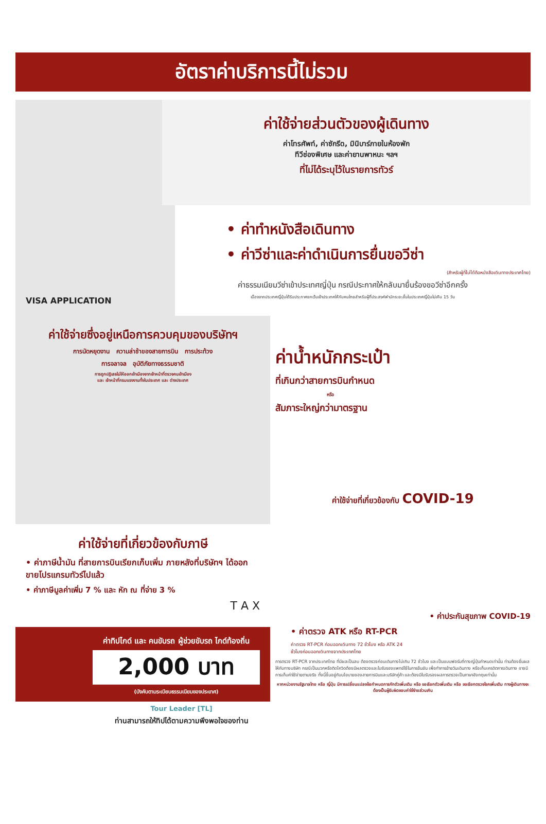อัตราค่าบริการนี้ไม่รวม
ค่าใช้จ่ายส่วนตัวของผู้เดินทาง
ค่าโทรศัพท์, ค่าซักรีด, มินิบาร์ภายในห้องพัก
ทีวีช่องพิเศษ และค่ายานพาหนะ ฯลฯ
ที่ไม่ได้ระบุไว้ในรายการทัวร์
VISA APPLICATION
• ค่าทำหนังสือเดินทาง
• ค่าวีซ่าและค่าดำเนินการยื่นขอวีซ่า
(สำหรับผู้ที่ไม่ได้ถือหนังสือเดินทางประเทศไทย)
ค่าธรรมเนียมวีซ่าเข้าประเทศญี่ปุ่น กรณีประกาศให้กลับมายื่นร้องขอวีซ่าอีกครั้ง
เนื่องจากประเทศญี่ปุ่นได้รับประกาศยกเว้นเข้าประเทศให้กับคนไทยสำหรับผู้ที่ประสงค์พำนักระยะสั้นในประเทศญี่ปุ่นไม่เกิน 15 วัน
ค่าใช้จ่ายซึ่งอยู่เหนือการควบคุมของบริษัทฯ
การนัดหยุดงาน ความล่าช้าของสายการบิน การประท้วง
การจลาจล อุบัติภัยทางธรรมชาติ
การถูกปฏิเสธไม่ให้ออกเข้าเมืองจากเจ้าหน้าที่ตรวจคนเข้าเมือง
และ เจ้าหน้าที่กรมแรงงานทั้งในประเทศ และ ต่างประเทศ
ค่าใช้จ่ายที่เกี่ยวข้องกับภาษี
• ค่าภาษีน้ำมัน ที่สายการบินเรียกเก็บเพิ่ม ภายหลังที่บริษัทฯ ได้ออกขายโปรแกรมทัวร์ไปแล้ว
• ค่าภาษีมูลค่าเพิ่ม 7 % และ หัก ณ ที่จ่าย 3 %
T A X
ค่าทิปไกด์ และ คนขับรถ ผู้ช่วยขับรถ ไกด์ท้องถิ่น
2,000 บาท
(บังคับตามระเบียบธรรมเนียมของประเทศ)
Tour Leader [TL]
ท่านสามารถให้ทิปได้ตามความพึงพอใจของท่าน
ค่าน้ำหนักกระเป๋า
ที่เกินกว่าสายการบินกำหนด
หรือ
สัมภาระใหญ่กว่ามาตรฐาน
ค่าใช้จ่ายที่เกี่ยวข้องกับ COVID-19
• ค่าประกันสุขภาพ COVID-19
• ค่าตรวจ ATK หรือ RT-PCR
ค่าตรวจ RT-PCR ก่อนออกเดินทาง 72 ชั่วโมง หรือ ATK 24
ชั่วโมงก่อนออกเดินทางจากประเทศไทย
การตรวจ RT-PCR จากประเทศไทย ที่มีผลเป็นลบ ต้องตรวจก่อนเดินทางไม่เกิน 72 ชั่วโมง และเป็นแบบฟอร์มที่ทางญี่ปุ่นกำหนดเท่านั้น ท่านต้องยื่นผลให้กับทางบริษัท กรณีเป็นบวกหรือติดโควิดต้องมีผลตรวจและใบรับรองแพทย์ใช้ในการยืนยัน เพื่อทำการย้ายวันเดินทาง หรือเก็บเครดิตการเดินทาง อาจมีการเก็บค่าใช้จ่ายตามจริง ทั้งนี้ขึ้นอยู่กับนโยบายของสายการบินและบริษัทคู่ค้า และต้องมีใบรับรองผลการตรวจเป็นภาษาอังกฤษเท่านั้น
หากหน่วยงานรัฐบาลไทย หรือ ญี่ปุ่น มีการเปลี่ยนแปลงข้อกำหนดการกักตัวเพิ่มเติม หรือ ขอเรียกตัวเพิ่มเติม หรือ ขอเรียกตรวจโรคเพิ่มเติม ทางผู้เดินทางจะต้องเป็นผู้รับผิดชอบค่าใช้จ่ายส่วนเกิน